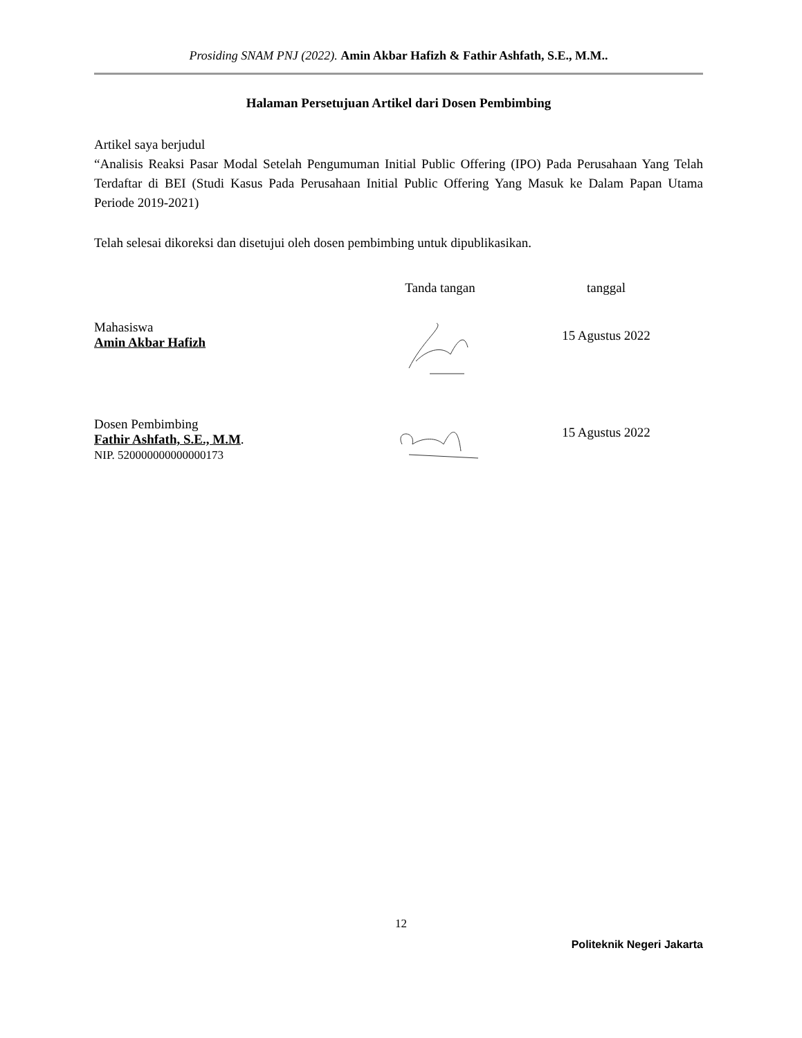Prosiding SNAM PNJ (2022). Amin Akbar Hafizh & Fathir Ashfath, S.E., M.M..
Halaman Persetujuan Artikel dari Dosen Pembimbing
Artikel saya berjudul
“Analisis Reaksi Pasar Modal Setelah Pengumuman Initial Public Offering (IPO) Pada Perusahaan Yang Telah Terdaftar di BEI (Studi Kasus Pada Perusahaan Initial Public Offering Yang Masuk ke Dalam Papan Utama Periode 2019-2021)
Telah selesai dikoreksi dan disetujui oleh dosen pembimbing untuk dipublikasikan.
Tanda tangan tanggal
Mahasiswa
Amin Akbar Hafizh
15 Agustus 2022
Dosen Pembimbing
Fathir Ashfath, S.E., M.M.
NIP. 520000000000000173
15 Agustus 2022
12
Politeknik Negeri Jakarta